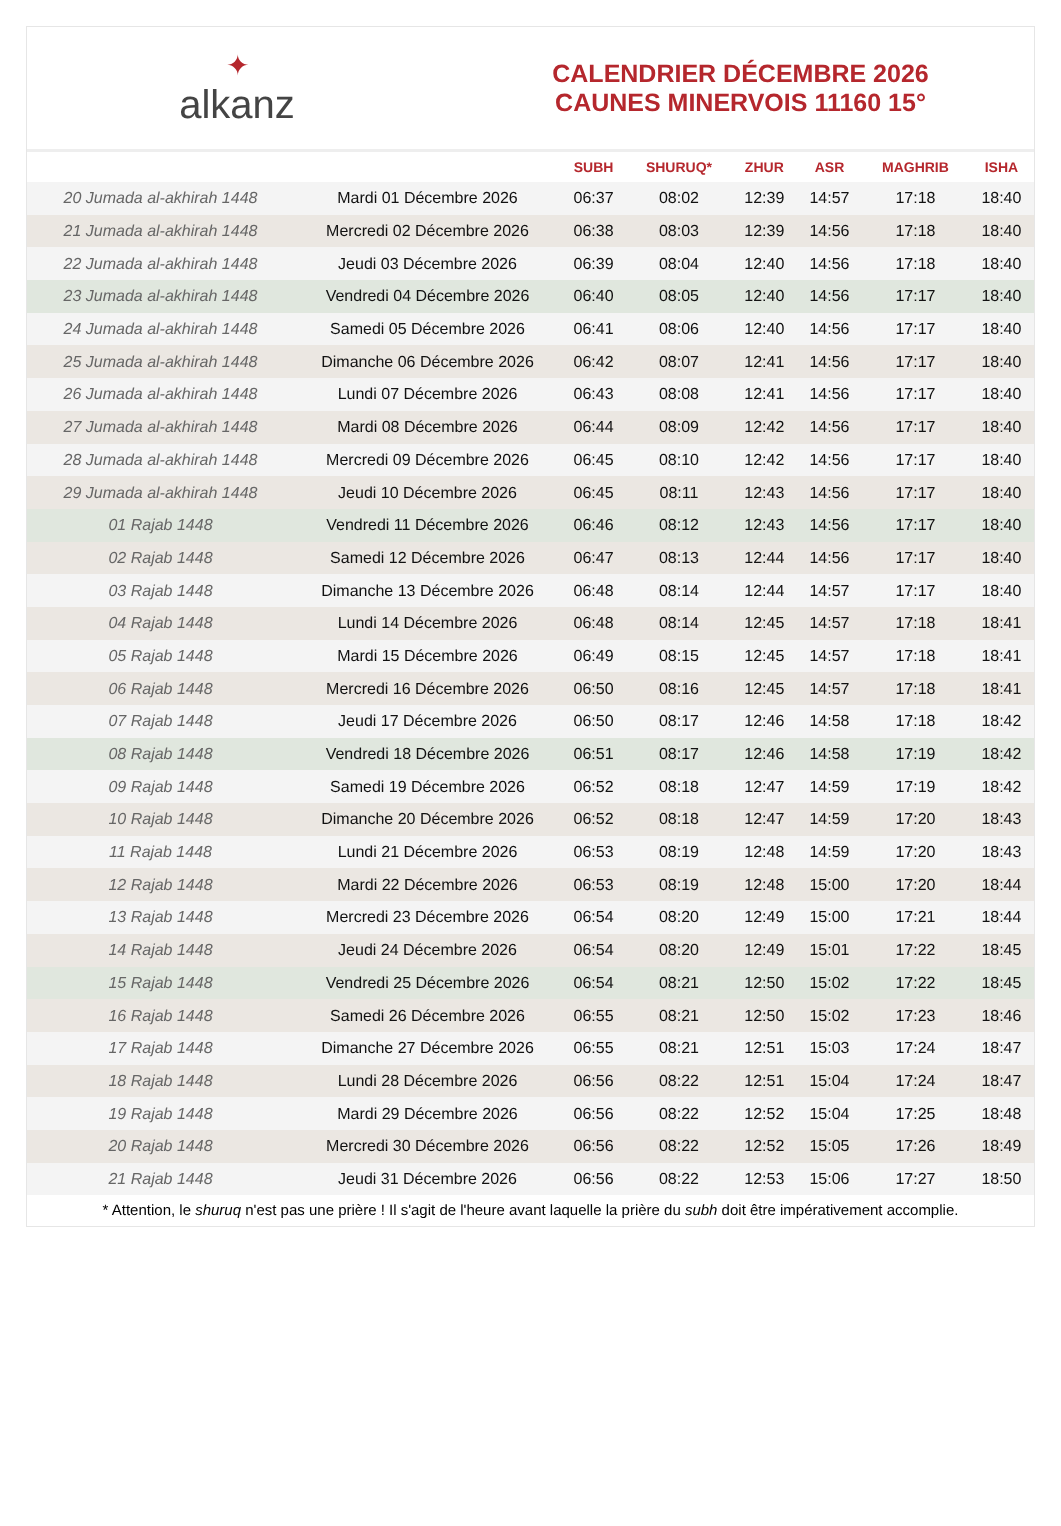✦
alkanz
CALENDRIER DÉCEMBRE 2026
CAUNES MINERVOIS 11160 15°
| | | SUBH | SHURUQ* | ZHUR | ASR | MAGHRIB | ISHA |
| --- | --- | --- | --- | --- | --- | --- | --- |
| 20 Jumada al-akhirah 1448 | Mardi 01 Décembre 2026 | 06:37 | 08:02 | 12:39 | 14:57 | 17:18 | 18:40 |
| 21 Jumada al-akhirah 1448 | Mercredi 02 Décembre 2026 | 06:38 | 08:03 | 12:39 | 14:56 | 17:18 | 18:40 |
| 22 Jumada al-akhirah 1448 | Jeudi 03 Décembre 2026 | 06:39 | 08:04 | 12:40 | 14:56 | 17:18 | 18:40 |
| 23 Jumada al-akhirah 1448 | Vendredi 04 Décembre 2026 | 06:40 | 08:05 | 12:40 | 14:56 | 17:17 | 18:40 |
| 24 Jumada al-akhirah 1448 | Samedi 05 Décembre 2026 | 06:41 | 08:06 | 12:40 | 14:56 | 17:17 | 18:40 |
| 25 Jumada al-akhirah 1448 | Dimanche 06 Décembre 2026 | 06:42 | 08:07 | 12:41 | 14:56 | 17:17 | 18:40 |
| 26 Jumada al-akhirah 1448 | Lundi 07 Décembre 2026 | 06:43 | 08:08 | 12:41 | 14:56 | 17:17 | 18:40 |
| 27 Jumada al-akhirah 1448 | Mardi 08 Décembre 2026 | 06:44 | 08:09 | 12:42 | 14:56 | 17:17 | 18:40 |
| 28 Jumada al-akhirah 1448 | Mercredi 09 Décembre 2026 | 06:45 | 08:10 | 12:42 | 14:56 | 17:17 | 18:40 |
| 29 Jumada al-akhirah 1448 | Jeudi 10 Décembre 2026 | 06:45 | 08:11 | 12:43 | 14:56 | 17:17 | 18:40 |
| 01 Rajab 1448 | Vendredi 11 Décembre 2026 | 06:46 | 08:12 | 12:43 | 14:56 | 17:17 | 18:40 |
| 02 Rajab 1448 | Samedi 12 Décembre 2026 | 06:47 | 08:13 | 12:44 | 14:56 | 17:17 | 18:40 |
| 03 Rajab 1448 | Dimanche 13 Décembre 2026 | 06:48 | 08:14 | 12:44 | 14:57 | 17:17 | 18:40 |
| 04 Rajab 1448 | Lundi 14 Décembre 2026 | 06:48 | 08:14 | 12:45 | 14:57 | 17:18 | 18:41 |
| 05 Rajab 1448 | Mardi 15 Décembre 2026 | 06:49 | 08:15 | 12:45 | 14:57 | 17:18 | 18:41 |
| 06 Rajab 1448 | Mercredi 16 Décembre 2026 | 06:50 | 08:16 | 12:45 | 14:57 | 17:18 | 18:41 |
| 07 Rajab 1448 | Jeudi 17 Décembre 2026 | 06:50 | 08:17 | 12:46 | 14:58 | 17:18 | 18:42 |
| 08 Rajab 1448 | Vendredi 18 Décembre 2026 | 06:51 | 08:17 | 12:46 | 14:58 | 17:19 | 18:42 |
| 09 Rajab 1448 | Samedi 19 Décembre 2026 | 06:52 | 08:18 | 12:47 | 14:59 | 17:19 | 18:42 |
| 10 Rajab 1448 | Dimanche 20 Décembre 2026 | 06:52 | 08:18 | 12:47 | 14:59 | 17:20 | 18:43 |
| 11 Rajab 1448 | Lundi 21 Décembre 2026 | 06:53 | 08:19 | 12:48 | 14:59 | 17:20 | 18:43 |
| 12 Rajab 1448 | Mardi 22 Décembre 2026 | 06:53 | 08:19 | 12:48 | 15:00 | 17:20 | 18:44 |
| 13 Rajab 1448 | Mercredi 23 Décembre 2026 | 06:54 | 08:20 | 12:49 | 15:00 | 17:21 | 18:44 |
| 14 Rajab 1448 | Jeudi 24 Décembre 2026 | 06:54 | 08:20 | 12:49 | 15:01 | 17:22 | 18:45 |
| 15 Rajab 1448 | Vendredi 25 Décembre 2026 | 06:54 | 08:21 | 12:50 | 15:02 | 17:22 | 18:45 |
| 16 Rajab 1448 | Samedi 26 Décembre 2026 | 06:55 | 08:21 | 12:50 | 15:02 | 17:23 | 18:46 |
| 17 Rajab 1448 | Dimanche 27 Décembre 2026 | 06:55 | 08:21 | 12:51 | 15:03 | 17:24 | 18:47 |
| 18 Rajab 1448 | Lundi 28 Décembre 2026 | 06:56 | 08:22 | 12:51 | 15:04 | 17:24 | 18:47 |
| 19 Rajab 1448 | Mardi 29 Décembre 2026 | 06:56 | 08:22 | 12:52 | 15:04 | 17:25 | 18:48 |
| 20 Rajab 1448 | Mercredi 30 Décembre 2026 | 06:56 | 08:22 | 12:52 | 15:05 | 17:26 | 18:49 |
| 21 Rajab 1448 | Jeudi 31 Décembre 2026 | 06:56 | 08:22 | 12:53 | 15:06 | 17:27 | 18:50 |
* Attention, le shuruq n'est pas une prière ! Il s'agit de l'heure avant laquelle la prière du subh doit être impérativement accomplie.